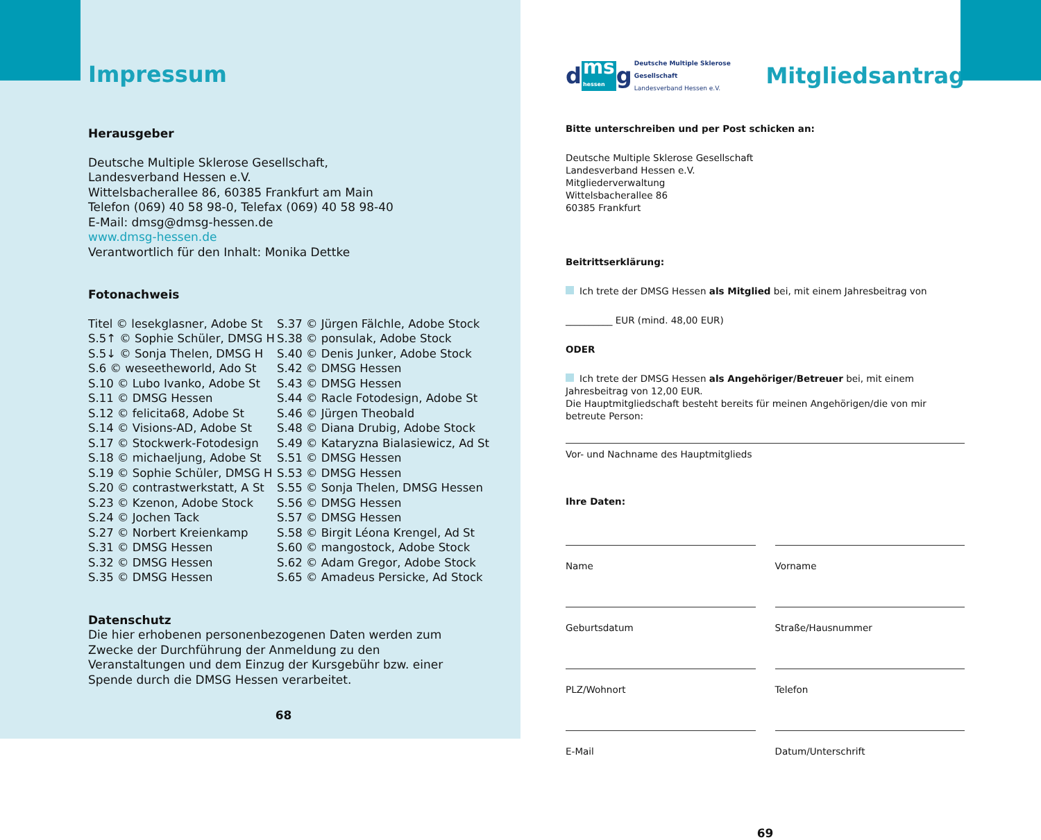Impressum
Herausgeber
Deutsche Multiple Sklerose Gesellschaft,
Landesverband Hessen e.V.
Wittelsbacherallee 86, 60385 Frankfurt am Main
Telefon (069) 40 58 98-0, Telefax (069) 40 58 98-40
E-Mail: dmsg@dmsg-hessen.de
www.dmsg-hessen.de
Verantwortlich für den Inhalt: Monika Dettke
Fotonachweis
Titel © lesekglasner, Adobe St
S.5↑ © Sophie Schüler, DMSG H
S.5↓ © Sonja Thelen, DMSG H
S.6 © weseetheworld, Ado St
S.10 © Lubo Ivanko, Adobe St
S.11 © DMSG Hessen
S.12 © felicita68, Adobe St
S.14 © Visions-AD, Adobe St
S.17 © Stockwerk-Fotodesign
S.18 © michaeljung, Adobe St
S.19 © Sophie Schüler, DMSG H
S.20 © contrastwerkstatt, A St
S.23 © Kzenon, Adobe Stock
S.24 © Jochen Tack
S.27 © Norbert Kreienkamp
S.31 © DMSG Hessen
S.32 © DMSG Hessen
S.35 © DMSG Hessen
S.37 © Jürgen Fälchle, Adobe Stock
S.38 © ponsulak, Adobe Stock
S.40 © Denis Junker, Adobe Stock
S.42 © DMSG Hessen
S.43 © DMSG Hessen
S.44 © Racle Fotodesign, Adobe St
S.46 © Jürgen Theobald
S.48 © Diana Drubig, Adobe Stock
S.49 © Kataryzna Bialasiewicz, Ad St
S.51 © DMSG Hessen
S.53 © DMSG Hessen
S.55 © Sonja Thelen, DMSG Hessen
S.56 © DMSG Hessen
S.57 © DMSG Hessen
S.58 © Birgit Léona Krengel, Ad St
S.60 © mangostock, Adobe Stock
S.62 © Adam Gregor, Adobe Stock
S.65 © Amadeus Persicke, Ad Stock
Datenschutz
Die hier erhobenen personenbezogenen Daten werden zum Zwecke der Durchführung der Anmeldung zu den Veranstaltungen und dem Einzug der Kursgebühr bzw. einer Spende durch die DMSG Hessen verarbeitet.
68
dms
hessen g Deutsche Multiple Sklerose Gesellschaft
Landesverband Hessen e.V.
Mitgliedsantrag
Bitte unterschreiben und per Post schicken an:
Deutsche Multiple Sklerose Gesellschaft
Landesverband Hessen e.V.
Mitgliederverwaltung
Wittelsbacherallee 86
60385 Frankfurt
Beitrittserklärung:
Ich trete der DMSG Hessen als Mitglied bei, mit einem Jahresbeitrag von
__________ EUR (mind. 48,00 EUR)
ODER
Ich trete der DMSG Hessen als Angehöriger/Betreuer bei, mit einem Jahresbeitrag von 12,00 EUR.
Die Hauptmitgliedschaft besteht bereits für meinen Angehörigen/die von mir betreute Person:
Vor- und Nachname des Hauptmitglieds
Ihre Daten:
Name
Vorname
Geburtsdatum
Straße/Hausnummer
PLZ/Wohnort
Telefon
E-Mail
Datum/Unterschrift
69